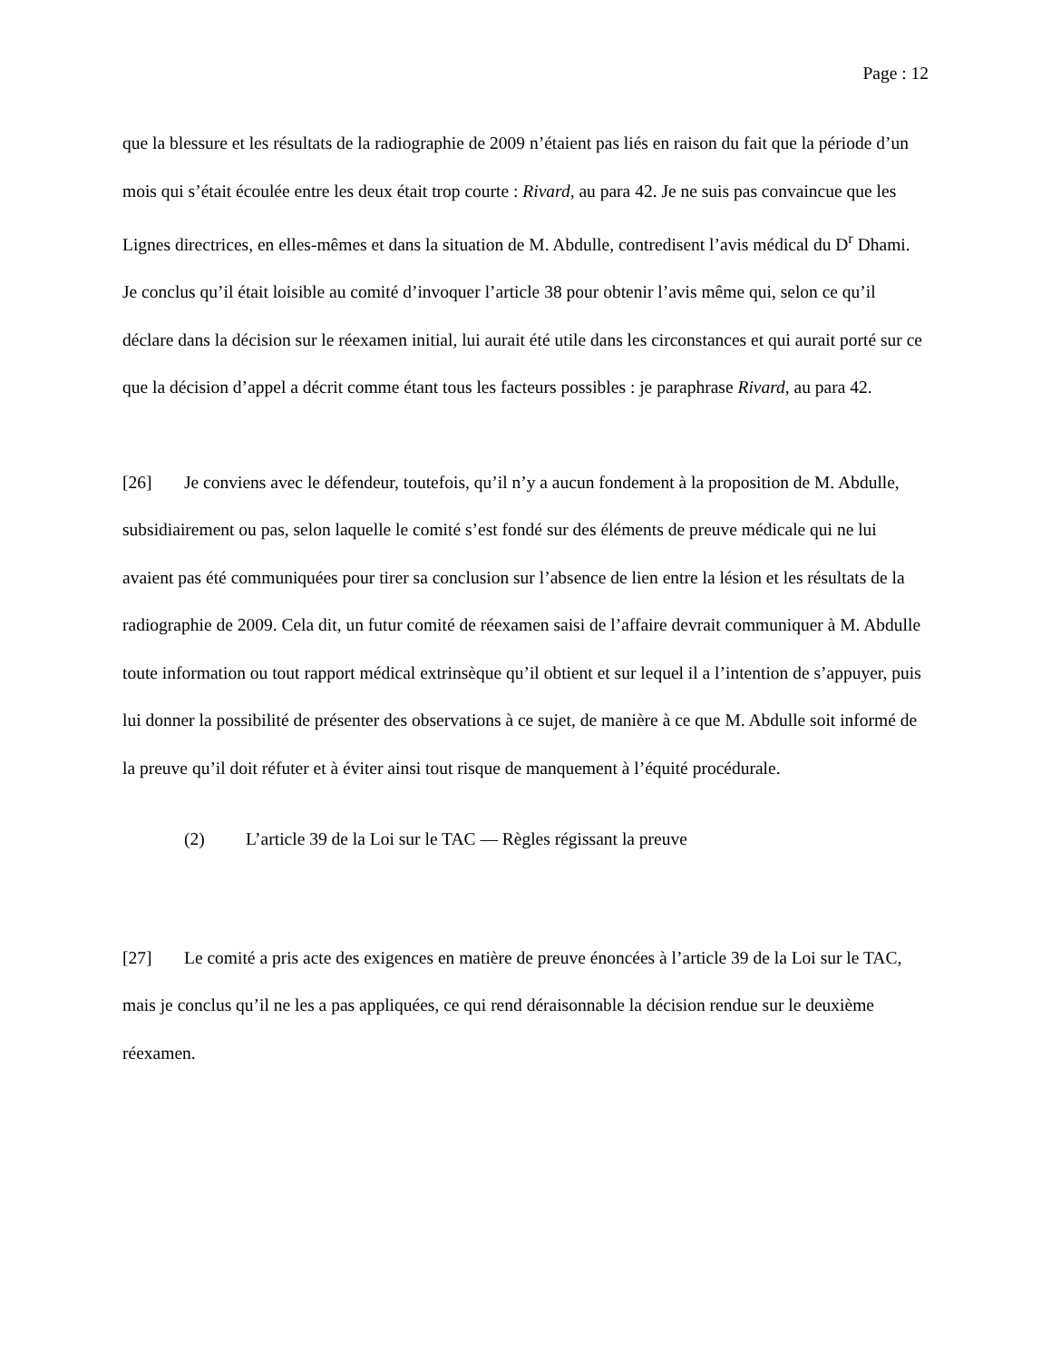Page : 12
que la blessure et les résultats de la radiographie de 2009 n’étaient pas liés en raison du fait que la période d’un mois qui s’était écoulée entre les deux était trop courte : Rivard, au para 42. Je ne suis pas convaincue que les Lignes directrices, en elles-mêmes et dans la situation de M. Abdulle, contredisent l’avis médical du D<sup>r</sup> Dhami. Je conclus qu’il était loisible au comité d’invoquer l’article 38 pour obtenir l’avis même qui, selon ce qu’il déclare dans la décision sur le réexamen initial, lui aurait été utile dans les circonstances et qui aurait porté sur ce que la décision d’appel a décrit comme étant tous les facteurs possibles : je paraphrase Rivard, au para 42.
[26] Je conviens avec le défendeur, toutefois, qu’il n’y a aucun fondement à la proposition de M. Abdulle, subsidiairement ou pas, selon laquelle le comité s’est fondé sur des éléments de preuve médicale qui ne lui avaient pas été communiquées pour tirer sa conclusion sur l’absence de lien entre la lésion et les résultats de la radiographie de 2009. Cela dit, un futur comité de réexamen saisi de l’affaire devrait communiquer à M. Abdulle toute information ou tout rapport médical extrinsèque qu’il obtient et sur lequel il a l’intention de s’appuyer, puis lui donner la possibilité de présenter des observations à ce sujet, de manière à ce que M. Abdulle soit informé de la preuve qu’il doit réfuter et à éviter ainsi tout risque de manquement à l’équité procédurale.
(2) L’article 39 de la Loi sur le TAC — Règles régissant la preuve
[27] Le comité a pris acte des exigences en matière de preuve énoncées à l’article 39 de la Loi sur le TAC, mais je conclus qu’il ne les a pas appliquées, ce qui rend déraisonnable la décision rendue sur le deuxième réexamen.